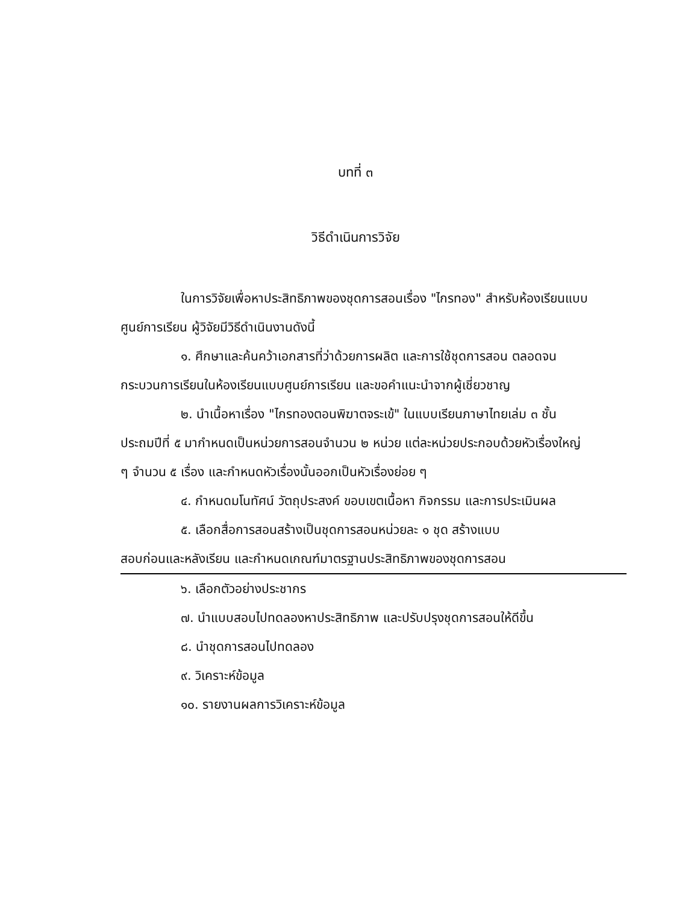บทที่ ๓
วิธีดำเนินการวิจัย
ในการวิจัยเพื่อหาประสิทธิภาพของชุดการสอนเรื่อง "ไกรทอง" สำหรับห้องเรียนแบบศูนย์การเรียน ผู้วิจัยมีวิธีดำเนินงานดังนี้
๑. ศึกษาและค้นคว้าเอกสารที่ว่าด้วยการผลิต และการใช้ชุดการสอน ตลอดจนกระบวนการเรียนในห้องเรียนแบบศูนย์การเรียน และขอคำแนะนำจากผู้เชี่ยวชาญ
๒. นำเนื้อหาเรื่อง "ไกรทองตอนพิฆาตจระเข้" ในแบบเรียนภาษาไทยเล่ม ๓ ชั้นประถมปีที่ ๕ มากำหนดเป็นหน่วยการสอนจำนวน ๒ หน่วย แต่ละหน่วยประกอบด้วยหัวเรื่องใหญ่ ๆ จำนวน ๕ เรื่อง และกำหนดหัวเรื่องนั้นออกเป็นหัวเรื่องย่อย ๆ
๔. กำหนดมโนทัศน์ วัตถุประสงค์ ขอบเขตเนื้อหา กิจกรรม และการประเมินผล
๕. เลือกสื่อการสอนสร้างเป็นชุดการสอนหน่วยละ ๑ ชุด สร้างแบบ
สอบก่อนและหลังเรียน และกำหนดเกณฑ์มาตรฐานประสิทธิภาพของชุดการสอน
๖. เลือกตัวอย่างประชากร
๗. นำแบบสอบไปทดลองหาประสิทธิภาพ และปรับปรุงชุดการสอนให้ดีขึ้น
๘. นำชุดการสอนไปทดลอง
๙. วิเคราะห์ข้อมูล
๑๐. รายงานผลการวิเคราะห์ข้อมูล